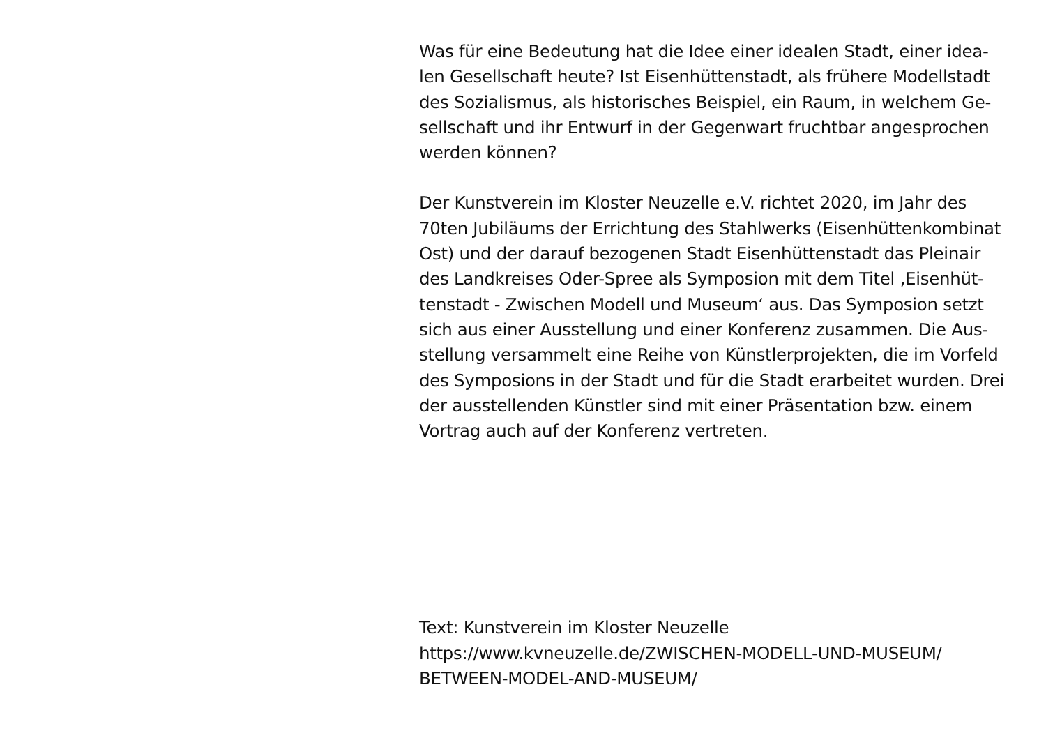Was für eine Bedeutung hat die Idee einer idealen Stadt, einer idea-
len Gesellschaft heute? Ist Eisenhüttenstadt, als frühere Modellstadt
des Sozialismus, als historisches Beispiel, ein Raum, in welchem Ge-
sellschaft und ihr Entwurf in der Gegenwart fruchtbar angesprochen
werden können?
Der Kunstverein im Kloster Neuzelle e.V. richtet 2020, im Jahr des
70ten Jubiläums der Errichtung des Stahlwerks (Eisenhüttenkombinat
Ost) und der darauf bezogenen Stadt Eisenhüttenstadt das Pleinair
des Landkreises Oder-Spree als Symposion mit dem Titel ‚Eisenhüt-
tenstadt - Zwischen Modell und Museum‘ aus. Das Symposion setzt
sich aus einer Ausstellung und einer Konferenz zusammen. Die Aus-
stellung versammelt eine Reihe von Künstlerprojekten, die im Vorfeld
des Symposions in der Stadt und für die Stadt erarbeitet wurden. Drei
der ausstellenden Künstler sind mit einer Präsentation bzw. einem
Vortrag auch auf der Konferenz vertreten.
Text: Kunstverein im Kloster Neuzelle
https://www.kvneuzelle.de/ZWISCHEN-MODELL-UND-MUSEUM/
BETWEEN-MODEL-AND-MUSEUM/